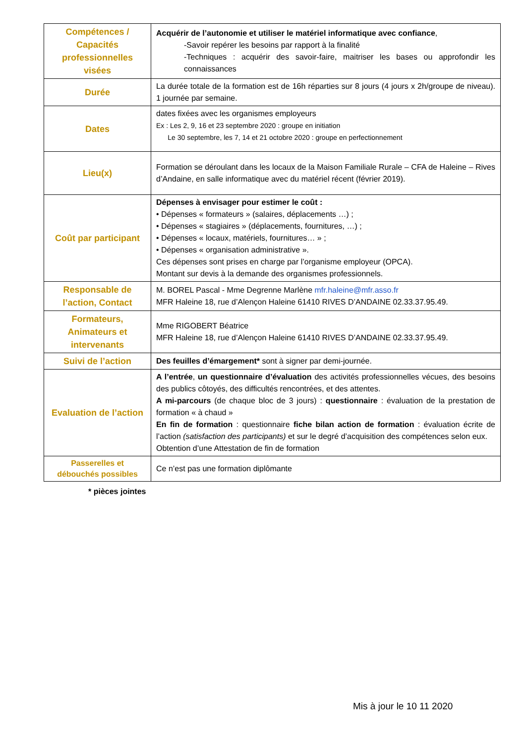| Compétences / Capacités professionnelles visées | Acquérir de l’autonomie et utiliser le matériel informatique avec confiance , -Savoir repérer les besoins par rapport à la finalité -Techniques : acquérir des savoir-faire, maitriser les bases ou approfondir les connaissances |
| Durée | La durée totale de la formation est de 16h réparties sur 8 jours (4 jours x 2h/groupe de niveau). 1 journée par semaine. |
| Dates | dates fixées avec les organismes employeurs Ex : Les 2, 9, 16 et 23 septembre 2020 : groupe en initiation Le 30 septembre, les 7, 14 et 21 octobre 2020 : groupe en perfectionnement |
| Lieu(x) | Formation se déroulant dans les locaux de la Maison Familiale Rurale – CFA de Haleine – Rives d’Andaine, en salle informatique avec du matériel récent (février 2019). |
| Coût par participant | Dépenses à envisager pour estimer le coût : • Dépenses « formateurs » (salaires, déplacements …) ; • Dépenses « stagiaires » (déplacements, fournitures, …) ; • Dépenses « locaux, matériels, fournitures… » ; • Dépenses « organisation administrative ». Ces dépenses sont prises en charge par l’organisme employeur (OPCA). Montant sur devis à la demande des organismes professionnels. |
| Responsable de l’action, Contact | M. BOREL Pascal - Mme Degrenne Marlène mfr.haleine@mfr.asso.fr MFR Haleine 18, rue d’Alençon Haleine 61410 RIVES D’ANDAINE 02.33.37.95.49. |
| Formateurs, Animateurs et intervenants | Mme RIGOBERT Béatrice MFR Haleine 18, rue d’Alençon Haleine 61410 RIVES D’ANDAINE 02.33.37.95.49. |
| Suivi de l’action | Des feuilles d’émargement* sont à signer par demi-journée. |
| Evaluation de l’action | A l’entrée , un questionnaire d’évaluation des activités professionnelles vécues, des besoins des publics côtoyés, des difficultés rencontrées, et des attentes. A mi-parcours (de chaque bloc de 3 jours) : questionnaire : évaluation de la prestation de formation « à chaud » En fin de formation : questionnaire fiche bilan action de formation : évaluation écrite de l’action (satisfaction des participants) et sur le degré d’acquisition des compétences selon eux. Obtention d’une Attestation de fin de formation |
| Passerelles et débouchés possibles | Ce n’est pas une formation diplômante |
* pièces jointes
Mis à jour le 10 11 2020